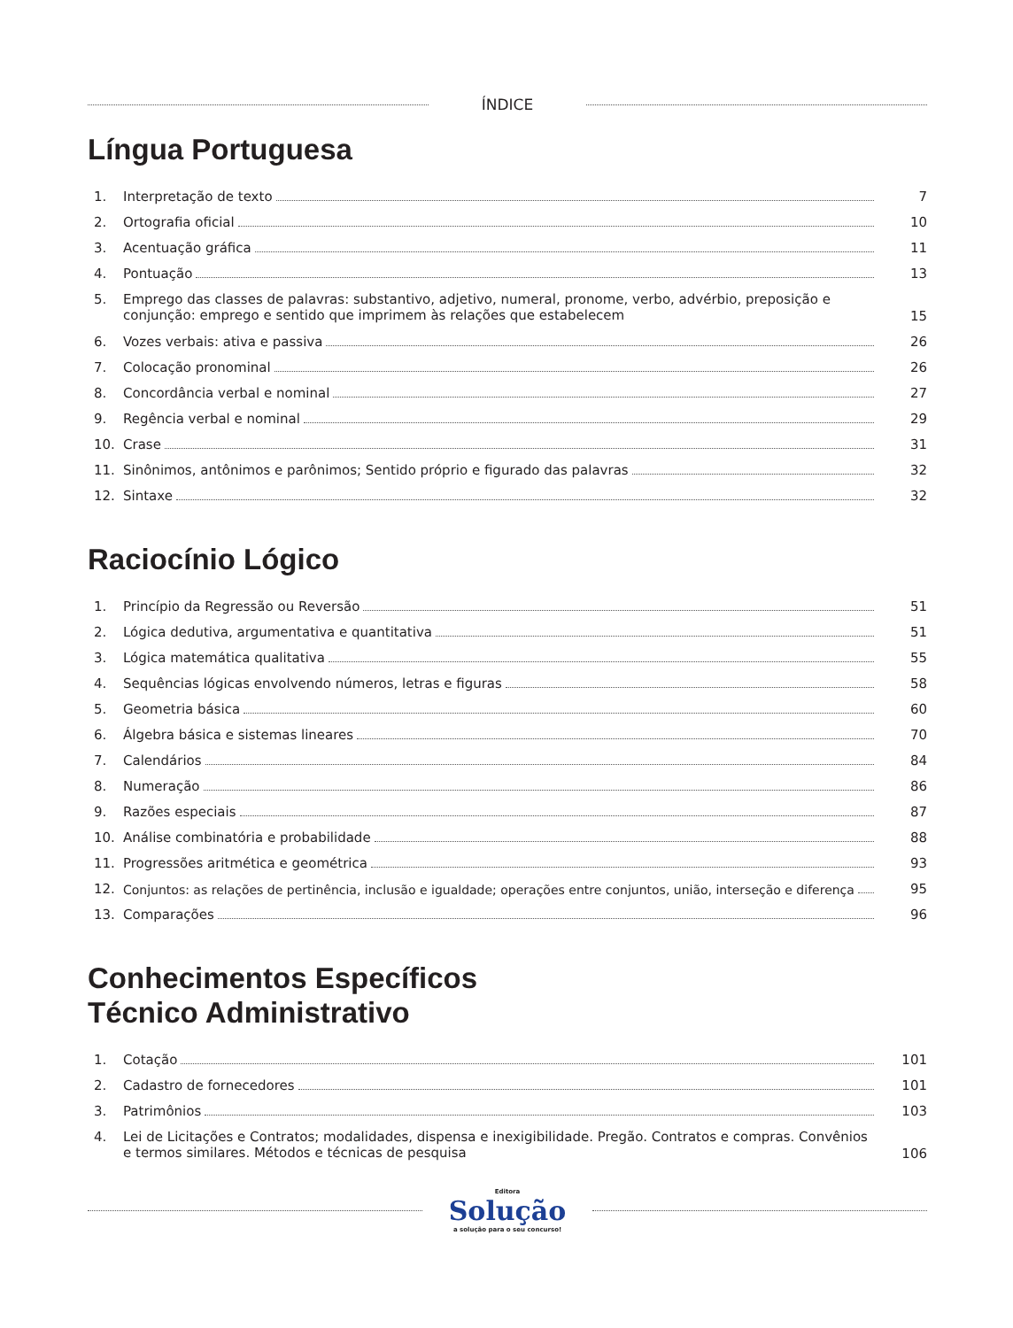ÍNDICE
Língua Portuguesa
1.
Interpretação de texto
7
2.
Ortografia oficial
10
3.
Acentuação gráfica
11
4.
Pontuação
13
5. Emprego das classes de palavras: substantivo, adjetivo, numeral, pronome, verbo, advérbio, preposição e conjunção: emprego e sentido que imprimem às relações que estabelecem
15
6.
Vozes verbais: ativa e passiva
26
7.
Colocação pronominal
26
8.
Concordância verbal e nominal
27
9.
Regência verbal e nominal
29
10.
Crase
31
11.
Sinônimos, antônimos e parônimos; Sentido próprio e figurado das palavras
32
12.
Sintaxe
32
Raciocínio Lógico
1.
Princípio da Regressão ou Reversão
51
2.
Lógica dedutiva, argumentativa e quantitativa
51
3.
Lógica matemática qualitativa
55
4.
Sequências lógicas envolvendo números, letras e figuras
58
5.
Geometria básica
60
6.
Álgebra básica e sistemas lineares
70
7.
Calendários
84
8.
Numeração
86
9.
Razões especiais
87
10.
Análise combinatória e probabilidade
88
11.
Progressões aritmética e geométrica
93
12.
Conjuntos: as relações de pertinência, inclusão e igualdade; operações entre conjuntos, união, interseção e diferença
95
13.
Comparações
96
Conhecimentos Específicos
Técnico Administrativo
1.
Cotação
101
2.
Cadastro de fornecedores
101
3.
Patrimônios
103
4. Lei de Licitações e Contratos; modalidades, dispensa e inexigibilidade. Pregão. Contratos e compras. Convênios e termos similares. Métodos e técnicas de pesquisa
106
Editora
Solução
a solução para o seu concurso!